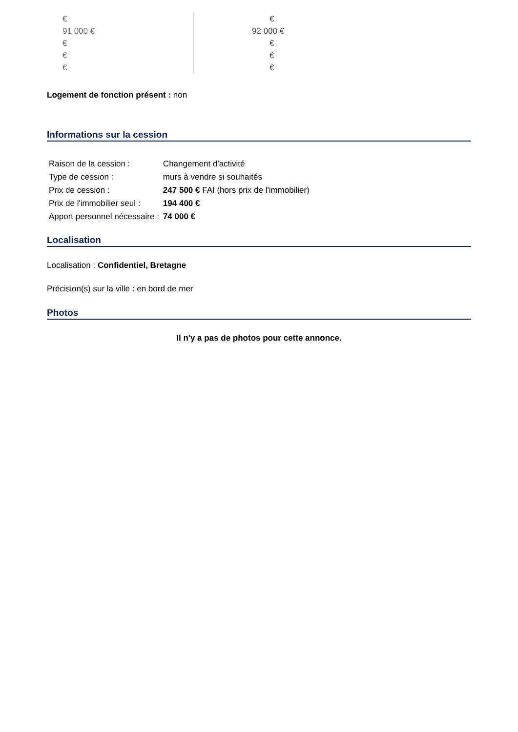€
91 000 €
€
€
€
€
92 000 €
€
€
€
Logement de fonction présent : non
Informations sur la cession
| Raison de la cession : | Changement d'activité |
| Type de cession : | murs à vendre si souhaités |
| Prix de cession : | 247 500 € FAI (hors prix de l'immobilier) |
| Prix de l'immobilier seul : | 194 400 € |
| Apport personnel nécessaire : | 74 000 € |
Localisation
Localisation : Confidentiel, Bretagne
Précision(s) sur la ville : en bord de mer
Photos
Il n'y a pas de photos pour cette annonce.